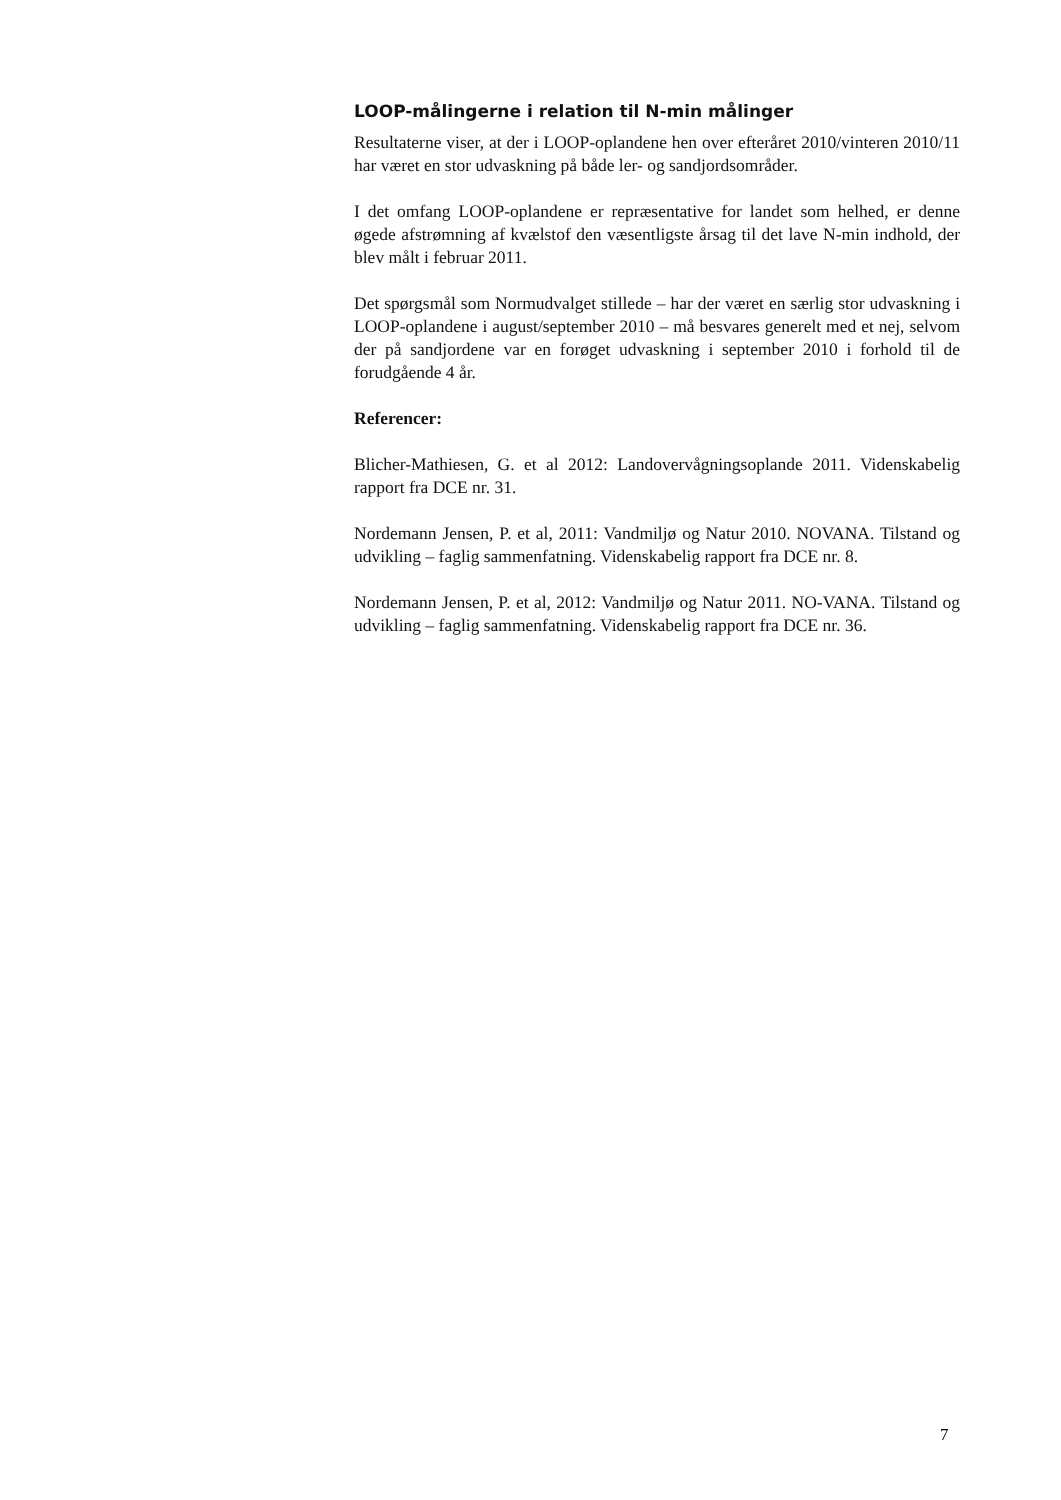LOOP-målingerne i relation til N-min målinger
Resultaterne viser, at der i LOOP-oplandene hen over efteråret 2010/vinteren 2010/11 har været en stor udvaskning på både ler- og sandjordsområder.
I det omfang LOOP-oplandene er repræsentative for landet som helhed, er denne øgede afstrømning af kvælstof den væsentligste årsag til det lave N-min indhold, der blev målt i februar 2011.
Det spørgsmål som Normudvalget stillede – har der været en særlig stor udvaskning i LOOP-oplandene i august/september 2010 – må besvares generelt med et nej, selvom der på sandjordene var en forøget udvaskning i september 2010 i forhold til de forudgående 4 år.
Referencer:
Blicher-Mathiesen, G. et al 2012: Landovervågningsoplande 2011. Videnskabelig rapport fra DCE nr. 31.
Nordemann Jensen, P. et al, 2011: Vandmiljø og Natur 2010. NOVANA. Tilstand og udvikling – faglig sammenfatning. Videnskabelig rapport fra DCE nr. 8.
Nordemann Jensen, P. et al, 2012: Vandmiljø og Natur 2011. NO-VANA. Tilstand og udvikling – faglig sammenfatning. Videnskabelig rapport fra DCE nr. 36.
7